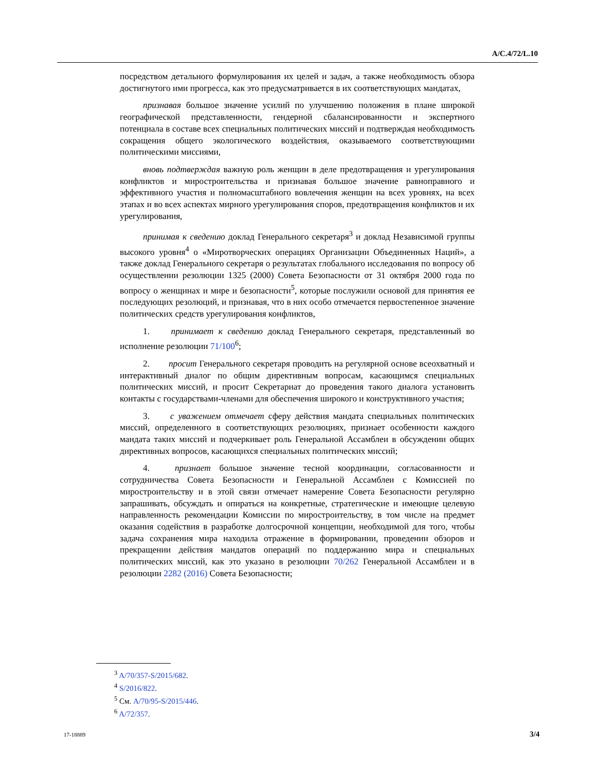A/C.4/72/L.10
посредством детального формулирования их целей и задач, а также необходимость обзора достигнутого ими прогресса, как это предусматривается в их соответствующих мандатах,
признавая большое значение усилий по улучшению положения в плане широкой географической представленности, гендерной сбалансированности и экспертного потенциала в составе всех специальных политических миссий и подтверждая необходимость сокращения общего экологического воздействия, оказываемого соответствующими политическими миссиями,
вновь подтверждая важную роль женщин в деле предотвращения и урегулирования конфликтов и миростроительства и признавая большое значение равноправного и эффективного участия и полномасштабного вовлечения женщин на всех уровнях, на всех этапах и во всех аспектах мирного урегулирования споров, предотвращения конфликтов и их урегулирования,
принимая к сведению доклад Генерального секретаря<sup>3</sup> и доклад Независимой группы высокого уровня<sup>4</sup> о «Миротворческих операциях Организации Объединенных Наций», а также доклад Генерального секретаря о результатах глобального исследования по вопросу об осуществлении резолюции 1325 (2000) Совета Безопасности от 31 октября 2000 года по вопросу о женщинах и мире и безопасности<sup>5</sup>, которые послужили основой для принятия ее последующих резолюций, и признавая, что в них особо отмечается первостепенное значение политических средств урегулирования конфликтов,
1. принимает к сведению доклад Генерального секретаря, представленный во исполнение резолюции 71/100<sup>6</sup>;
2. просит Генерального секретаря проводить на регулярной основе всеохватный и интерактивный диалог по общим директивным вопросам, касающимся специальных политических миссий, и просит Секретариат до проведения такого диалога установить контакты с государствами-членами для обеспечения широкого и конструктивного участия;
3. с уважением отмечает сферу действия мандата специальных политических миссий, определенного в соответствующих резолюциях, признает особенности каждого мандата таких миссий и подчеркивает роль Генеральной Ассамблеи в обсуждении общих директивных вопросов, касающихся специальных политических миссий;
4. признает большое значение тесной координации, согласованности и сотрудничества Совета Безопасности и Генеральной Ассамблеи с Комиссией по миростроительству и в этой связи отмечает намерение Совета Безопасности регулярно запрашивать, обсуждать и опираться на конкретные, стратегические и имеющие целевую направленность рекомендации Комиссии по миростроительству, в том числе на предмет оказания содействия в разработке долгосрочной концепции, необходимой для того, чтобы задача сохранения мира находила отражение в формировании, проведении обзоров и прекращении действия мандатов операций по поддержанию мира и специальных политических миссий, как это указано в резолюции 70/262 Генеральной Ассамблеи и в резолюции 2282 (2016) Совета Безопасности;
<sup>3</sup> A/70/357-S/2015/682.
<sup>4</sup> S/2016/822.
<sup>5</sup> См. A/70/95-S/2015/446.
<sup>6</sup> A/72/357.
17-18889 3/4